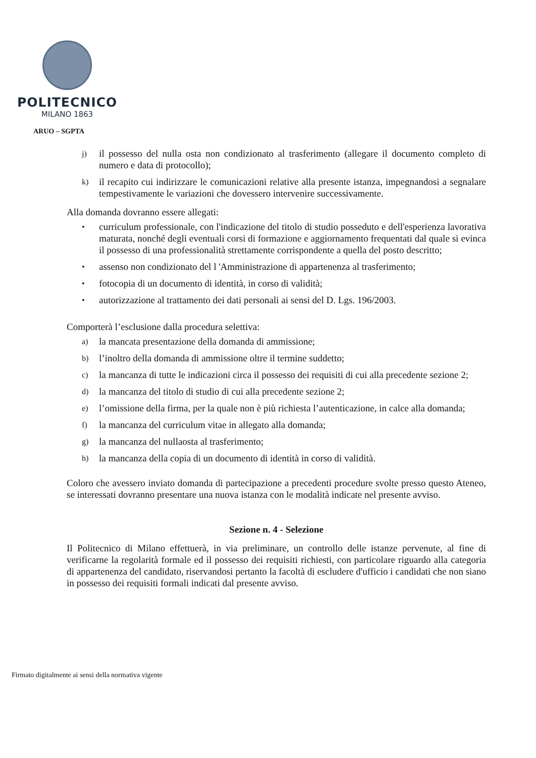POLITECNICO
MILANO 1863
ARUO – SGPTA
j) il possesso del nulla osta non condizionato al trasferimento (allegare il documento completo di numero e data di protocollo);
k) il recapito cui indirizzare le comunicazioni relative alla presente istanza, impegnandosi a segnalare tempestivamente le variazioni che dovessero intervenire successivamente.
Alla domanda dovranno essere allegati:
• curriculum professionale, con l'indicazione del titolo di studio posseduto e dell'esperienza lavorativa maturata, nonché degli eventuali corsi di formazione e aggiornamento frequentati dal quale si evinca il possesso di una professionalità strettamente corrispondente a quella del posto descritto;
• assenso non condizionato del l 'Amministrazione di appartenenza al trasferimento;
• fotocopia di un documento di identità, in corso di validità;
• autorizzazione al trattamento dei dati personali ai sensi del D. Lgs. 196/2003.
Comporterà l’esclusione dalla procedura selettiva:
a) la mancata presentazione della domanda di ammissione;
b) l’inoltro della domanda di ammissione oltre il termine suddetto;
c) la mancanza di tutte le indicazioni circa il possesso dei requisiti di cui alla precedente sezione 2;
d) la mancanza del titolo di studio di cui alla precedente sezione 2;
e) l’omissione della firma, per la quale non è più richiesta l’autenticazione, in calce alla domanda;
f) la mancanza del curriculum vitae in allegato alla domanda;
g) la mancanza del nullaosta al trasferimento;
h) la mancanza della copia di un documento di identità in corso di validità.
Coloro che avessero inviato domanda di partecipazione a precedenti procedure svolte presso questo Ateneo, se interessati dovranno presentare una nuova istanza con le modalità indicate nel presente avviso.
Sezione n. 4 - Selezione
Il Politecnico di Milano effettuerà, in via preliminare, un controllo delle istanze pervenute, al fine di verificarne la regolarità formale ed il possesso dei requisiti richiesti, con particolare riguardo alla categoria di appartenenza del candidato, riservandosi pertanto la facoltà di escludere d'ufficio i candidati che non siano in possesso dei requisiti formali indicati dal presente avviso.
Firmato digitalmente ai sensi della normativa vigente